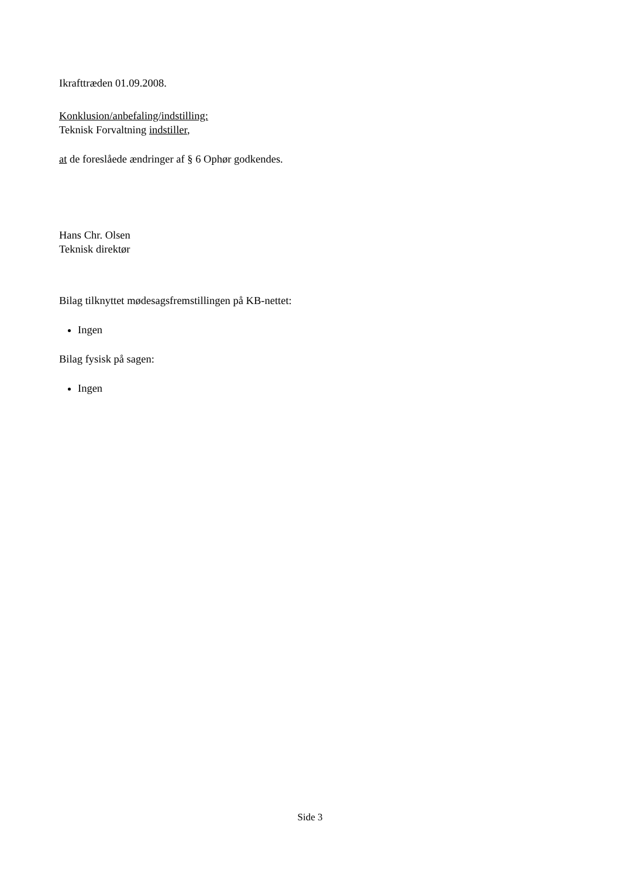Ikrafttræden 01.09.2008.
Konklusion/anbefaling/indstilling:
Teknisk Forvaltning indstiller,
at de foreslåede ændringer af § 6 Ophør godkendes.
Hans Chr. Olsen
Teknisk direktør
Bilag tilknyttet mødesagsfremstillingen på KB-nettet:
Ingen
Bilag fysisk på sagen:
Ingen
Side 3